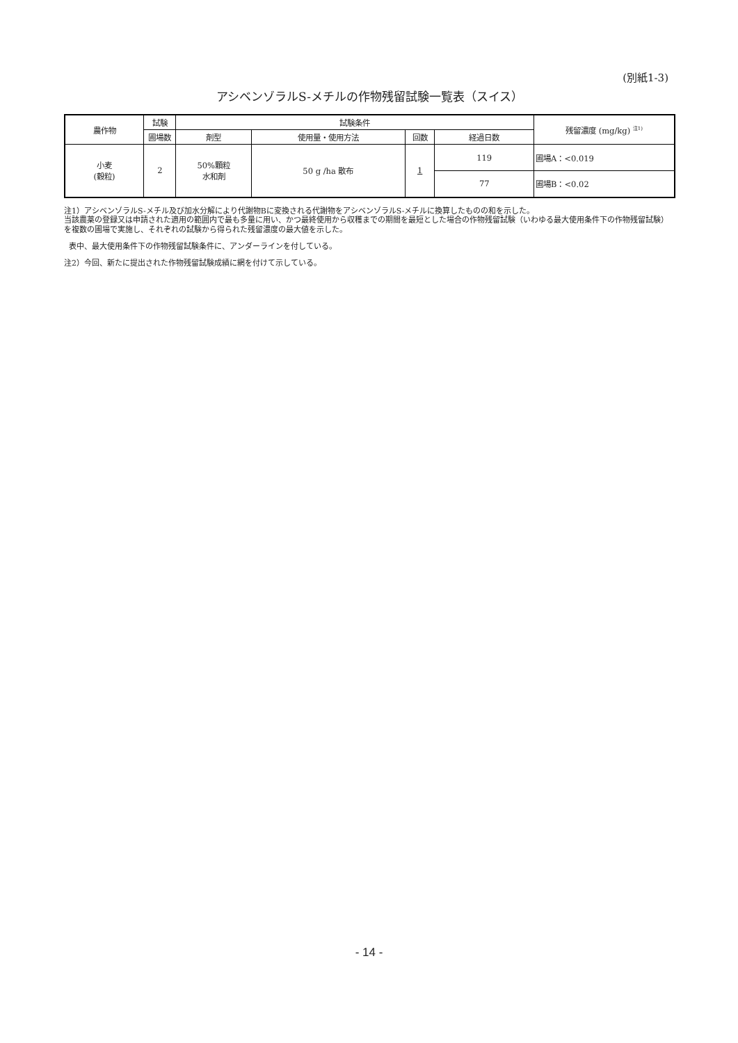(別紙1-3)
アシベンゾラルS-メチルの作物残留試験一覧表（スイス）
| 農作物 | 試験 | 試験条件 | | | | 残留濃度 (mg/kg) <sup>注1)</sup> |
| --- | --- | --- | --- | --- | --- | --- |
| | 圃場数 | 剤型 | 使用量・使用方法 | 回数 | 経過日数 | |
| 小麦 (穀粒) | 2 | 50%顆粒 水和剤 | 50 g /ha 散布 | 1 | 119 | 圃場A：<0.019 |
| | | | | | 77 | 圃場B：<0.02 |
注1）アシベンゾラルS-メチル及び加水分解により代謝物Bに変換される代謝物をアシベンゾラルS-メチルに換算したものの和を示した。
当該農薬の登録又は申請された適用の範囲内で最も多量に用い、かつ最終使用から収穫までの期間を最短とした場合の作物残留試験（いわゆる最大使用条件下の作物残留試験）を複数の圃場で実施し、それぞれの試験から得られた残留濃度の最大値を示した。
表中、最大使用条件下の作物残留試験条件に、アンダーラインを付している。
注2）今回、新たに提出された作物残留試験成績に網を付けて示している。
- 14 -